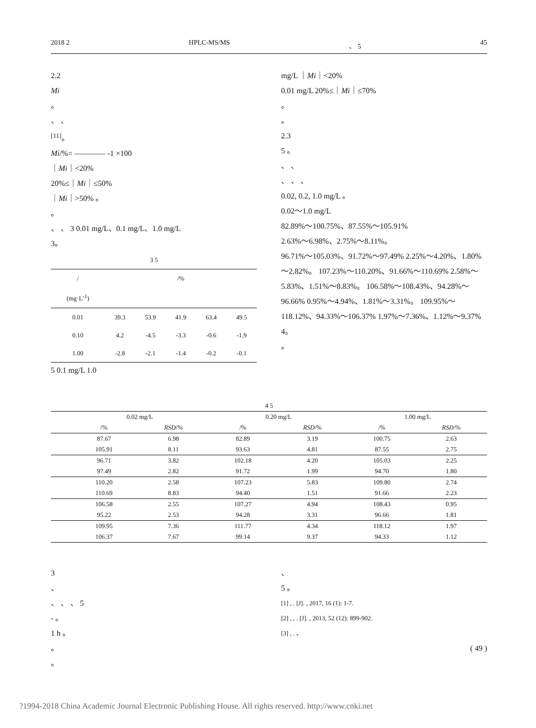2018 2 HPLC-MS/MS 、 5 45
2.2
Mi
。
、 、
<sup>[11]</sup>。
Mi/%= ———— -1 ×100
｜Mi｜<20%
20%≤｜Mi｜≤50%
｜Mi｜>50% 。
。
、 、 3 0.01 mg/L、0.1 mg/L、1.0 mg/L
3。
| 3 5 | | | | | |
| / | /% | | | | |
| (mg·L<sup>-1</sup>) | | | | | |
| 0.01 | 39.3 | 53.9 | 41.9 | 63.4 | 49.5 |
| 0.10 | 4.2 | -4.5 | -3.3 | -0.6 | -1.9 |
| 1.00 | -2.8 | -2.1 | -1.4 | -0.2 | -0.1 |
5 0.1 mg/L 1.0
mg/L ｜Mi｜<20%
0.01 mg/L 20%≤｜Mi｜≤70%
。
。
2.3
5 。
、 、
、 、 、
0.02, 0.2, 1.0 mg/L 。
0.02～1.0 mg/L
82.89%～100.75%、87.55%～105.91%
2.63%～6.98%、2.75%～8.11%。
96.71%～105.03%、91.72%～97.49% 2.25%～4.20%、1.80%～2.82%。 107.23%～110.20%、91.66%～110.69% 2.58%～5.83%、1.51%～8.83%。 106.58%～108.43%、94.28%～96.66% 0.95%～4.94%、1.81%～3.31%。 109.95%～118.12%、94.33%～106.37% 1.97%～7.36%、1.12%～9.37% 4。
。
| 4 5 | | | | | | | |
| | | 0.02 mg/L | | 0.20 mg/L | | 1.00 mg/L | |
| | | /% | RSD /% | /% | RSD /% | /% | RSD /% |
| | | 87.67 | 6.98 | 82.89 | 3.19 | 100.75 | 2.63 |
| | | 105.91 | 8.11 | 93.63 | 4.81 | 87.55 | 2.75 |
| | | 96.71 | 3.82 | 102.18 | 4.20 | 105.03 | 2.25 |
| | | 97.49 | 2.82 | 91.72 | 1.99 | 94.70 | 1.80 |
| | | 110.20 | 2.58 | 107.23 | 5.83 | 109.80 | 2.74 |
| | | 110.69 | 8.83 | 94.40 | 1.51 | 91.66 | 2.23 |
| | | 106.58 | 2.55 | 107.27 | 4.94 | 108.43 | 0.95 |
| | | 95.22 | 2.53 | 94.28 | 3.31 | 96.66 | 1.81 |
| | | 109.95 | 7.36 | 111.77 | 4.34 | 118.12 | 1.97 |
| | | 106.37 | 7.67 | 99.14 | 9.37 | 94.33 | 1.12 |
3
、
、 、 、 5
- 。
1 h 。
。
。
、
5 。
[1] , . [J]. , 2017, 16 (1): 1-7.
[2] , , . [J]. , 2013, 52 (12): 899-902.
[3] , . 、
( 49 )
?1994-2018 China Academic Journal Electronic Publishing House. All rights reserved. http://www.cnki.net